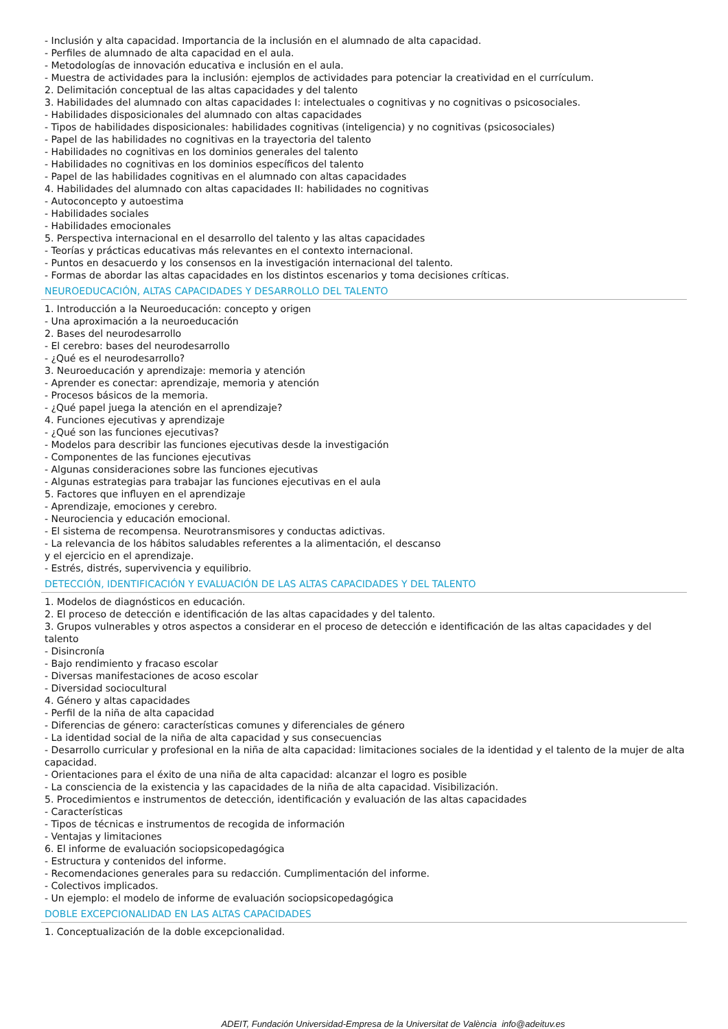- Inclusión y alta capacidad. Importancia de la inclusión en el alumnado de alta capacidad.
- Perfiles de alumnado de alta capacidad en el aula.
- Metodologías de innovación educativa e inclusión en el aula.
- Muestra de actividades para la inclusión: ejemplos de actividades para potenciar la creatividad en el currículum.
2. Delimitación conceptual de las altas capacidades y del talento
3. Habilidades del alumnado con altas capacidades I: intelectuales o cognitivas y no cognitivas o psicosociales.
- Habilidades disposicionales del alumnado con altas capacidades
- Tipos de habilidades disposicionales: habilidades cognitivas (inteligencia) y no cognitivas (psicosociales)
- Papel de las habilidades no cognitivas en la trayectoria del talento
- Habilidades no cognitivas en los dominios generales del talento
- Habilidades no cognitivas en los dominios específicos del talento
- Papel de las habilidades cognitivas en el alumnado con altas capacidades
4. Habilidades del alumnado con altas capacidades II: habilidades no cognitivas
- Autoconcepto y autoestima
- Habilidades sociales
- Habilidades emocionales
5. Perspectiva internacional en el desarrollo del talento y las altas capacidades
- Teorías y prácticas educativas más relevantes en el contexto internacional.
- Puntos en desacuerdo y los consensos en la investigación internacional del talento.
- Formas de abordar las altas capacidades en los distintos escenarios y toma decisiones críticas.
NEUROEDUCACIÓN, ALTAS CAPACIDADES Y DESARROLLO DEL TALENTO
1. Introducción a la Neuroeducación: concepto y origen
- Una aproximación a la neuroeducación
2. Bases del neurodesarrollo
- El cerebro: bases del neurodesarrollo
- ¿Qué es el neurodesarrollo?
3. Neuroeducación y aprendizaje: memoria y atención
- Aprender es conectar: aprendizaje, memoria y atención
- Procesos básicos de la memoria.
- ¿Qué papel juega la atención en el aprendizaje?
4. Funciones ejecutivas y aprendizaje
- ¿Qué son las funciones ejecutivas?
- Modelos para describir las funciones ejecutivas desde la investigación
- Componentes de las funciones ejecutivas
- Algunas consideraciones sobre las funciones ejecutivas
- Algunas estrategias para trabajar las funciones ejecutivas en el aula
5. Factores que influyen en el aprendizaje
- Aprendizaje, emociones y cerebro.
- Neurociencia y educación emocional.
- El sistema de recompensa. Neurotransmisores y conductas adictivas.
- La relevancia de los hábitos saludables referentes a la alimentación, el descanso
y el ejercicio en el aprendizaje.
- Estrés, distrés, supervivencia y equilibrio.
DETECCIÓN, IDENTIFICACIÓN Y EVALUACIÓN DE LAS ALTAS CAPACIDADES Y DEL TALENTO
1. Modelos de diagnósticos en educación.
2. El proceso de detección e identificación de las altas capacidades y del talento.
3. Grupos vulnerables y otros aspectos a considerar en el proceso de detección e identificación de las altas capacidades y del talento
- Disincronía
- Bajo rendimiento y fracaso escolar
- Diversas manifestaciones de acoso escolar
- Diversidad sociocultural
4. Género y altas capacidades
- Perfil de la niña de alta capacidad
- Diferencias de género: características comunes y diferenciales de género
- La identidad social de la niña de alta capacidad y sus consecuencias
- Desarrollo curricular y profesional en la niña de alta capacidad: limitaciones sociales de la identidad y el talento de la mujer de alta capacidad.
- Orientaciones para el éxito de una niña de alta capacidad: alcanzar el logro es posible
- La consciencia de la existencia y las capacidades de la niña de alta capacidad. Visibilización.
5. Procedimientos e instrumentos de detección, identificación y evaluación de las altas capacidades
- Características
- Tipos de técnicas e instrumentos de recogida de información
- Ventajas y limitaciones
6. El informe de evaluación sociopsicopedagógica
- Estructura y contenidos del informe.
- Recomendaciones generales para su redacción. Cumplimentación del informe.
- Colectivos implicados.
- Un ejemplo: el modelo de informe de evaluación sociopsicopedagógica
DOBLE EXCEPCIONALIDAD EN LAS ALTAS CAPACIDADES
1. Conceptualización de la doble excepcionalidad.
ADEIT, Fundación Universidad-Empresa de la Universitat de València info@adeituv.es